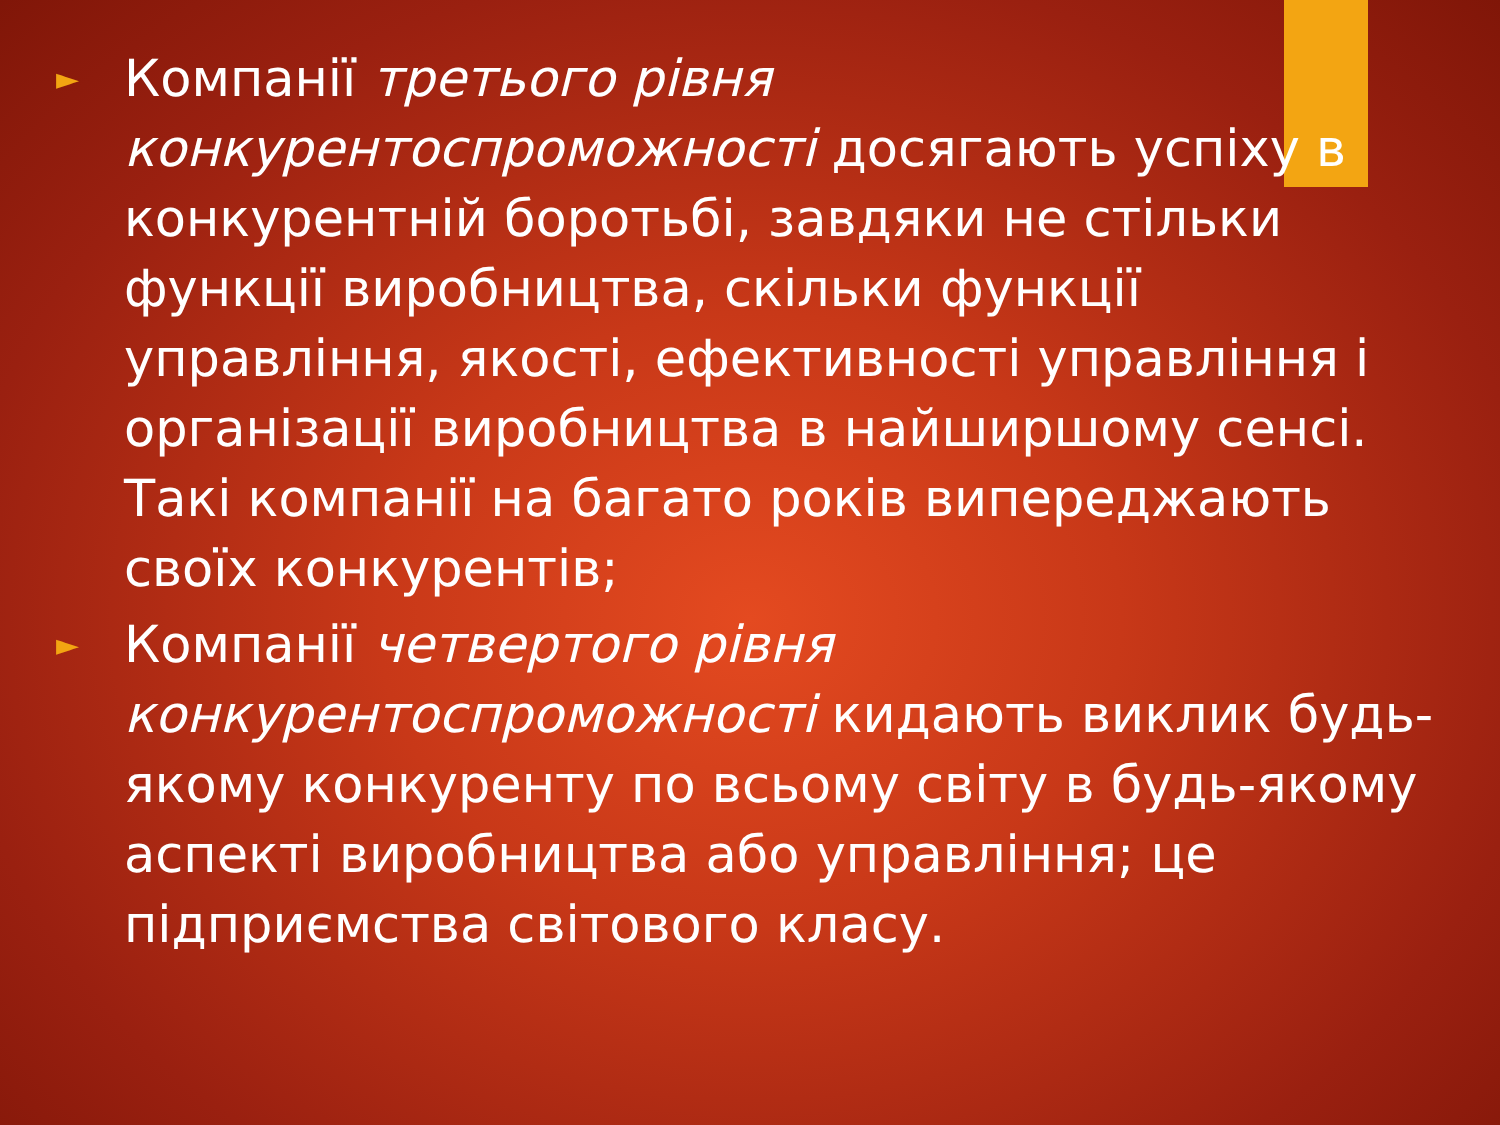► Компанії третього рівня конкурентоспроможності досягають успіху в конкурентній боротьбі, завдяки не стільки функції виробництва, скільки функції управління, якості, ефективності управління і організації виробництва в найширшому сенсі. Такі компанії на багато років випереджають своїх конкурентів;
► Компанії четвертого рівня конкурентоспроможності кидають виклик будь-якому конкуренту по всьому світу в будь-якому аспекті виробництва або управління; це підприємства світового класу.